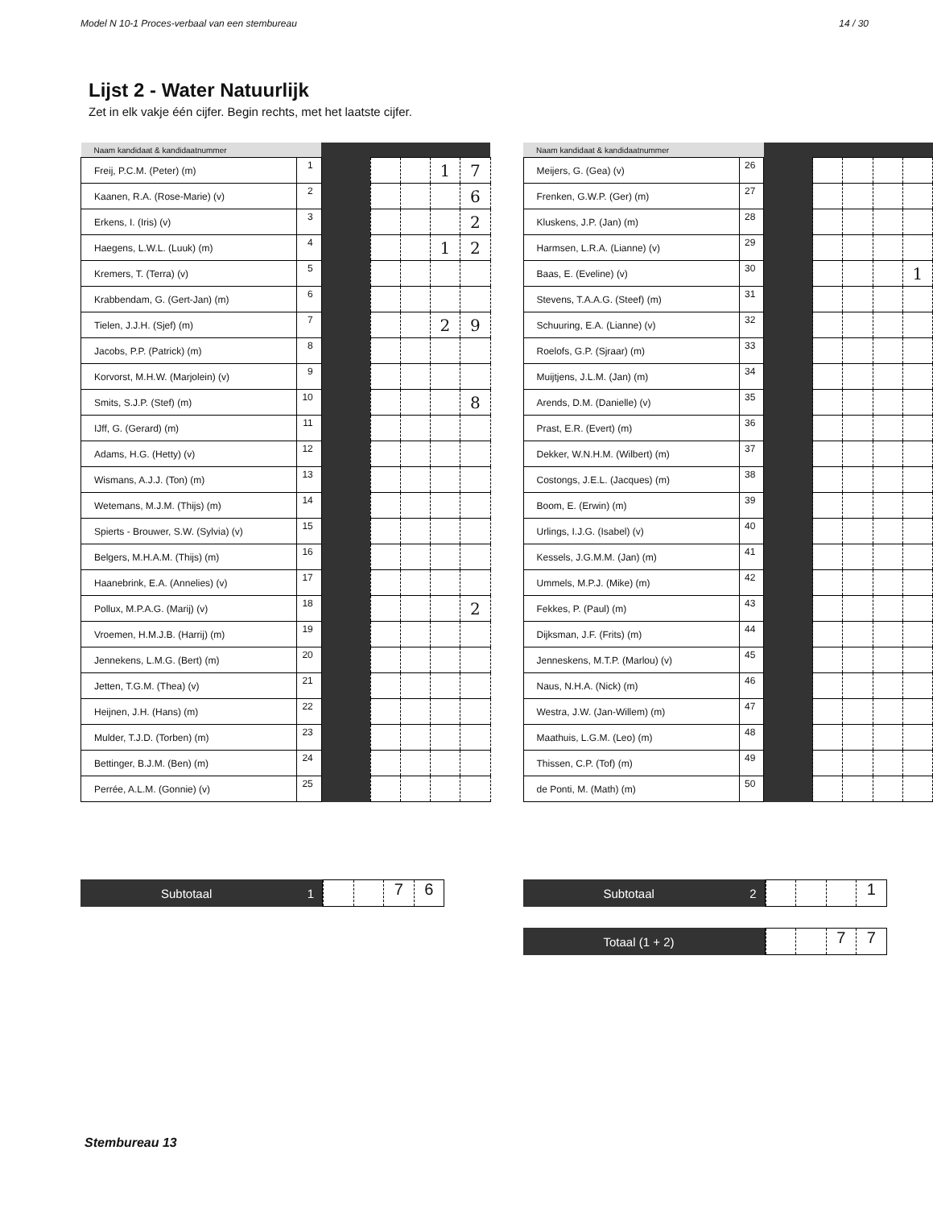Model N 10-1 Proces-verbaal van een stembureau 14 / 30
Lijst 2 - Water Natuurlijk
Zet in elk vakje één cijfer. Begin rechts, met het laatste cijfer.
| Naam kandidaat & kandidaatnummer | | | | | | |
| --- | --- | --- | --- | --- | --- | --- |
| Freij, P.C.M. (Peter) (m) | 1 | | | | 1 | 7 |
| Kaanen, R.A. (Rose-Marie) (v) | 2 | | | | | 6 |
| Erkens, I. (Iris) (v) | 3 | | | | | 2 |
| Haegens, L.W.L. (Luuk) (m) | 4 | | | | 1 | 2 |
| Kremers, T. (Terra) (v) | 5 | | | | | |
| Krabbendam, G. (Gert-Jan) (m) | 6 | | | | | |
| Tielen, J.J.H. (Sjef) (m) | 7 | | | | 2 | 9 |
| Jacobs, P.P. (Patrick) (m) | 8 | | | | | |
| Korvorst, M.H.W. (Marjolein) (v) | 9 | | | | | |
| Smits, S.J.P. (Stef) (m) | 10 | | | | | 8 |
| IJff, G. (Gerard) (m) | 11 | | | | | |
| Adams, H.G. (Hetty) (v) | 12 | | | | | |
| Wismans, A.J.J. (Ton) (m) | 13 | | | | | |
| Wetemans, M.J.M. (Thijs) (m) | 14 | | | | | |
| Spierts - Brouwer, S.W. (Sylvia) (v) | 15 | | | | | |
| Belgers, M.H.A.M. (Thijs) (m) | 16 | | | | | |
| Haanebrink, E.A. (Annelies) (v) | 17 | | | | | |
| Pollux, M.P.A.G. (Marij) (v) | 18 | | | | | 2 |
| Vroemen, H.M.J.B. (Harrij) (m) | 19 | | | | | |
| Jennekens, L.M.G. (Bert) (m) | 20 | | | | | |
| Jetten, T.G.M. (Thea) (v) | 21 | | | | | |
| Heijnen, J.H. (Hans) (m) | 22 | | | | | |
| Mulder, T.J.D. (Torben) (m) | 23 | | | | | |
| Bettinger, B.J.M. (Ben) (m) | 24 | | | | | |
| Perrée, A.L.M. (Gonnie) (v) | 25 | | | | | |
Subtotaal 1
76
| Naam kandidaat & kandidaatnummer | | | | | | |
| --- | --- | --- | --- | --- | --- | --- |
| Meijers, G. (Gea) (v) | 26 | | | | | |
| Frenken, G.W.P. (Ger) (m) | 27 | | | | | |
| Kluskens, J.P. (Jan) (m) | 28 | | | | | |
| Harmsen, L.R.A. (Lianne) (v) | 29 | | | | | |
| Baas, E. (Eveline) (v) | 30 | | | | | 1 |
| Stevens, T.A.A.G. (Steef) (m) | 31 | | | | | |
| Schuuring, E.A. (Lianne) (v) | 32 | | | | | |
| Roelofs, G.P. (Sjraar) (m) | 33 | | | | | |
| Muijtjens, J.L.M. (Jan) (m) | 34 | | | | | |
| Arends, D.M. (Danielle) (v) | 35 | | | | | |
| Prast, E.R. (Evert) (m) | 36 | | | | | |
| Dekker, W.N.H.M. (Wilbert) (m) | 37 | | | | | |
| Costongs, J.E.L. (Jacques) (m) | 38 | | | | | |
| Boom, E. (Erwin) (m) | 39 | | | | | |
| Urlings, I.J.G. (Isabel) (v) | 40 | | | | | |
| Kessels, J.G.M.M. (Jan) (m) | 41 | | | | | |
| Ummels, M.P.J. (Mike) (m) | 42 | | | | | |
| Fekkes, P. (Paul) (m) | 43 | | | | | |
| Dijksman, J.F. (Frits) (m) | 44 | | | | | |
| Jenneskens, M.T.P. (Marlou) (v) | 45 | | | | | |
| Naus, N.H.A. (Nick) (m) | 46 | | | | | |
| Westra, J.W. (Jan-Willem) (m) | 47 | | | | | |
| Maathuis, L.G.M. (Leo) (m) | 48 | | | | | |
| Thissen, C.P. (Tof) (m) | 49 | | | | | |
| de Ponti, M. (Math) (m) | 50 | | | | | |
Subtotaal 2
1
Totaal (1 + 2)
77
Stembureau 13